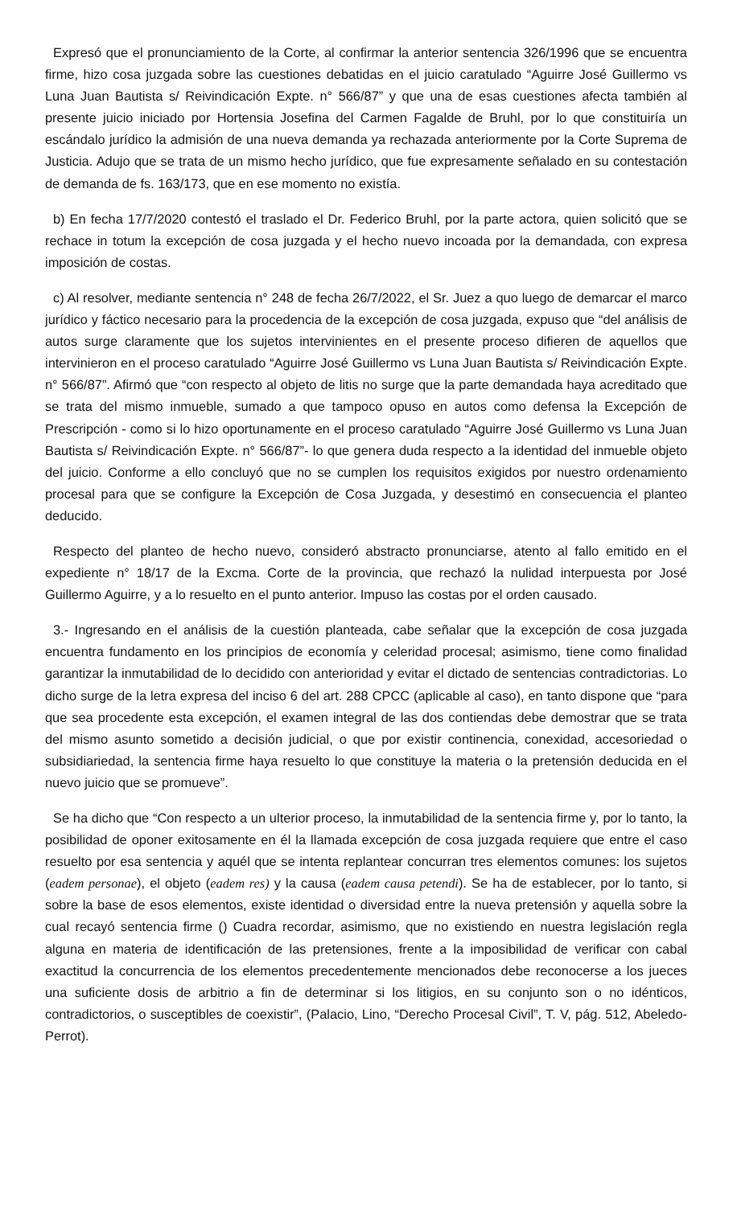Expresó que el pronunciamiento de la Corte, al confirmar la anterior sentencia 326/1996 que se encuentra firme, hizo cosa juzgada sobre las cuestiones debatidas en el juicio caratulado “Aguirre José Guillermo vs Luna Juan Bautista s/ Reivindicación Expte. n° 566/87” y que una de esas cuestiones afecta también al presente juicio iniciado por Hortensia Josefina del Carmen Fagalde de Bruhl, por lo que constituiría un escándalo jurídico la admisión de una nueva demanda ya rechazada anteriormente por la Corte Suprema de Justicia. Adujo que se trata de un mismo hecho jurídico, que fue expresamente señalado en su contestación de demanda de fs. 163/173, que en ese momento no existía.
b) En fecha 17/7/2020 contestó el traslado el Dr. Federico Bruhl, por la parte actora, quien solicitó que se rechace in totum la excepción de cosa juzgada y el hecho nuevo incoada por la demandada, con expresa imposición de costas.
c) Al resolver, mediante sentencia n° 248 de fecha 26/7/2022, el Sr. Juez a quo luego de demarcar el marco jurídico y fáctico necesario para la procedencia de la excepción de cosa juzgada, expuso que “del análisis de autos surge claramente que los sujetos intervinientes en el presente proceso difieren de aquellos que intervinieron en el proceso caratulado “Aguirre José Guillermo vs Luna Juan Bautista s/ Reivindicación Expte. n° 566/87”. Afirmó que “con respecto al objeto de litis no surge que la parte demandada haya acreditado que se trata del mismo inmueble, sumado a que tampoco opuso en autos como defensa la Excepción de Prescripción - como si lo hizo oportunamente en el proceso caratulado “Aguirre José Guillermo vs Luna Juan Bautista s/ Reivindicación Expte. n° 566/87”- lo que genera duda respecto a la identidad del inmueble objeto del juicio. Conforme a ello concluyó que no se cumplen los requisitos exigidos por nuestro ordenamiento procesal para que se configure la Excepción de Cosa Juzgada, y desestimó en consecuencia el planteo deducido.
Respecto del planteo de hecho nuevo, consideró abstracto pronunciarse, atento al fallo emitido en el expediente n° 18/17 de la Excma. Corte de la provincia, que rechazó la nulidad interpuesta por José Guillermo Aguirre, y a lo resuelto en el punto anterior. Impuso las costas por el orden causado.
3.- Ingresando en el análisis de la cuestión planteada, cabe señalar que la excepción de cosa juzgada encuentra fundamento en los principios de economía y celeridad procesal; asimismo, tiene como finalidad garantizar la inmutabilidad de lo decidido con anterioridad y evitar el dictado de sentencias contradictorias. Lo dicho surge de la letra expresa del inciso 6 del art. 288 CPCC (aplicable al caso), en tanto dispone que “para que sea procedente esta excepción, el examen integral de las dos contiendas debe demostrar que se trata del mismo asunto sometido a decisión judicial, o que por existir continencia, conexidad, accesoriedad o subsidiariedad, la sentencia firme haya resuelto lo que constituye la materia o la pretensión deducida en el nuevo juicio que se promueve”.
Se ha dicho que “Con respecto a un ulterior proceso, la inmutabilidad de la sentencia firme y, por lo tanto, la posibilidad de oponer exitosamente en él la llamada excepción de cosa juzgada requiere que entre el caso resuelto por esa sentencia y aquél que se intenta replantear concurran tres elementos comunes: los sujetos (eadem personae), el objeto (eadem res) y la causa (eadem causa petendi). Se ha de establecer, por lo tanto, si sobre la base de esos elementos, existe identidad o diversidad entre la nueva pretensión y aquella sobre la cual recayó sentencia firme () Cuadra recordar, asimismo, que no existiendo en nuestra legislación regla alguna en materia de identificación de las pretensiones, frente a la imposibilidad de verificar con cabal exactitud la concurrencia de los elementos precedentemente mencionados debe reconocerse a los jueces una suficiente dosis de arbitrio a fin de determinar si los litigios, en su conjunto son o no idénticos, contradictorios, o susceptibles de coexistir”, (Palacio, Lino, “Derecho Procesal Civil”, T. V, pág. 512, Abeledo-Perrot).